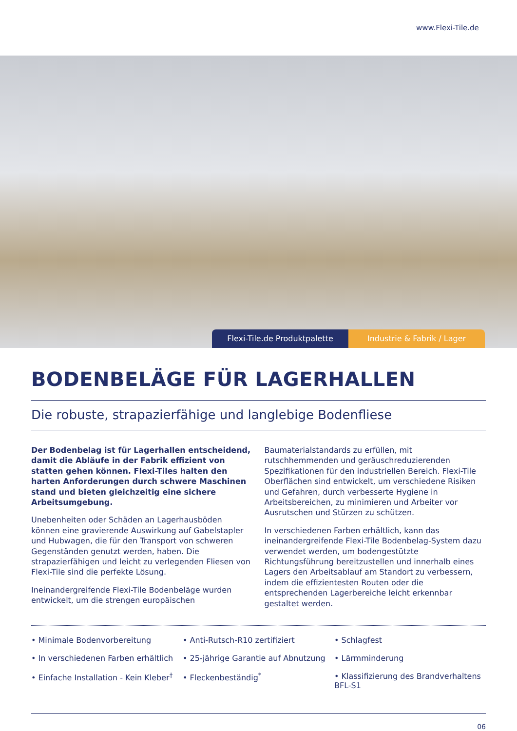www.Flexi-Tile.de
Flexi-Tile.de Produktpalette Industrie & Fabrik / Lager
BODENBELÄGE FÜR LAGERHALLEN
Die robuste, strapazierfähige und langlebige Bodenfliese
Der Bodenbelag ist für Lagerhallen entscheidend, damit die Abläufe in der Fabrik effizient von statten gehen können. Flexi-Tiles halten den harten Anforderungen durch schwere Maschinen stand und bieten gleichzeitig eine sichere Arbeitsumgebung.
Unebenheiten oder Schäden an Lagerhausböden können eine gravierende Auswirkung auf Gabelstapler und Hubwagen, die für den Transport von schweren Gegenständen genutzt werden, haben. Die strapazierfähigen und leicht zu verlegenden Fliesen von Flexi-Tile sind die perfekte Lösung.
Ineinandergreifende Flexi-Tile Bodenbeläge wurden entwickelt, um die strengen europäischen Baumaterialstandards zu erfüllen, mit rutschhemmenden und geräuschreduzierenden Spezifikationen für den industriellen Bereich. Flexi-Tile Oberflächen sind entwickelt, um verschiedene Risiken und Gefahren, durch verbesserte Hygiene in Arbeitsbereichen, zu minimieren und Arbeiter vor Ausrutschen und Stürzen zu schützen.
In verschiedenen Farben erhältlich, kann das ineinandergreifende Flexi-Tile Bodenbelag-System dazu verwendet werden, um bodengestützte Richtungsführung bereitzustellen und innerhalb eines Lagers den Arbeitsablauf am Standort zu verbessern, indem die effizientesten Routen oder die entsprechenden Lagerbereiche leicht erkennbar gestaltet werden.
• Minimale Bodenvorbereitung
• In verschiedenen Farben erhältlich
• Einfache Installation - Kein Kleber<sup>†</sup>
• Anti-Rutsch-R10 zertifiziert
• 25-jährige Garantie auf Abnutzung
• Fleckenbeständig<sup>*</sup>
• Schlagfest
• Lärmminderung
• Klassifizierung des Brandverhaltens BFL-S1
06